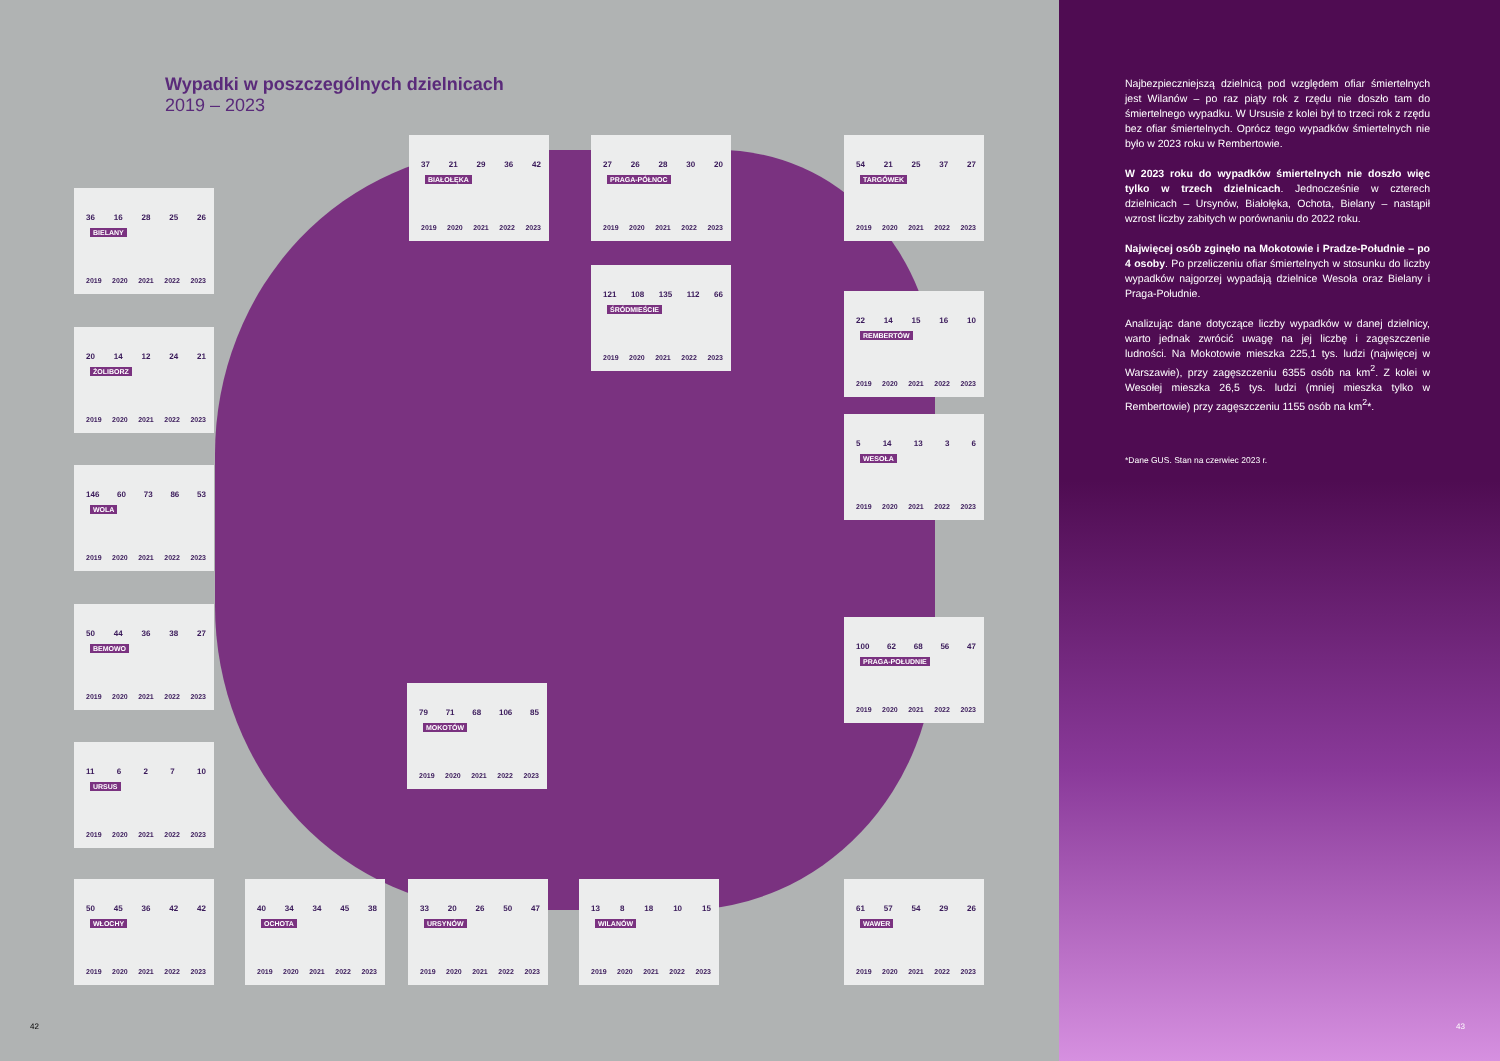Wypadki w poszczególnych dzielnicach
2019 – 2023
BIELANY
36 16 28 25 26
2019 2020 2021 2022 2023
ŻOLIBORZ
20 14 12 24 21
2019 2020 2021 2022 2023
WOLA
146 60 73 86 53
2019 2020 2021 2022 2023
BEMOWO
50 44 36 38 27
2019 2020 2021 2022 2023
URSUS
11 6 2 7 10
2019 2020 2021 2022 2023
WŁOCHY
50 45 36 42 42
2019 2020 2021 2022 2023
OCHOTA
40 34 34 45 38
2019 2020 2021 2022 2023
URSYNÓW
33 20 26 50 47
2019 2020 2021 2022 2023
WILANÓW
13 8 18 10 15
2019 2020 2021 2022 2023
WAWER
61 57 54 29 26
2019 2020 2021 2022 2023
MOKOTÓW
79 71 68 106 85
2019 2020 2021 2022 2023
BIAŁOŁĘKA
37 21 29 36 42
2019 2020 2021 2022 2023
PRAGA-PÓŁNOC
27 26 28 30 20
2019 2020 2021 2022 2023
ŚRÓDMIEŚCIE
121 108 135 112 66
2019 2020 2021 2022 2023
TARGÓWEK
54 21 25 37 27
2019 2020 2021 2022 2023
REMBERTÓW
22 14 15 16 10
2019 2020 2021 2022 2023
WESOŁA
5 14 13 3 6
2019 2020 2021 2022 2023
PRAGA-POŁUDNIE
100 62 68 56 47
2019 2020 2021 2022 2023
42
Najbezpieczniejszą dzielnicą pod względem ofiar śmiertelnych jest Wilanów – po raz piąty rok z rzędu nie doszło tam do śmiertelnego wypadku. W Ursusie z kolei był to trzeci rok z rzędu bez ofiar śmiertelnych. Oprócz tego wypadków śmiertelnych nie było w 2023 roku w Rembertowie.
W 2023 roku do wypadków śmiertelnych nie doszło więc tylko w trzech dzielnicach. Jednocześnie w czterech dzielnicach – Ursynów, Białołęka, Ochota, Bielany – nastąpił wzrost liczby zabitych w porównaniu do 2022 roku.
Najwięcej osób zginęło na Mokotowie i Pradze-Południe – po 4 osoby. Po przeliczeniu ofiar śmiertelnych w stosunku do liczby wypadków najgorzej wypadają dzielnice Wesoła oraz Bielany i Praga-Południe.
Analizując dane dotyczące liczby wypadków w danej dzielnicy, warto jednak zwrócić uwagę na jej liczbę i zagęszczenie ludności. Na Mokotowie mieszka 225,1 tys. ludzi (najwięcej w Warszawie), przy zagęszczeniu 6355 osób na km<sup>2</sup>. Z kolei w Wesołej mieszka 26,5 tys. ludzi (mniej mieszka tylko w Rembertowie) przy zagęszczeniu 1155 osób na km<sup>2</sup>*.
*Dane GUS. Stan na czerwiec 2023 r.
43